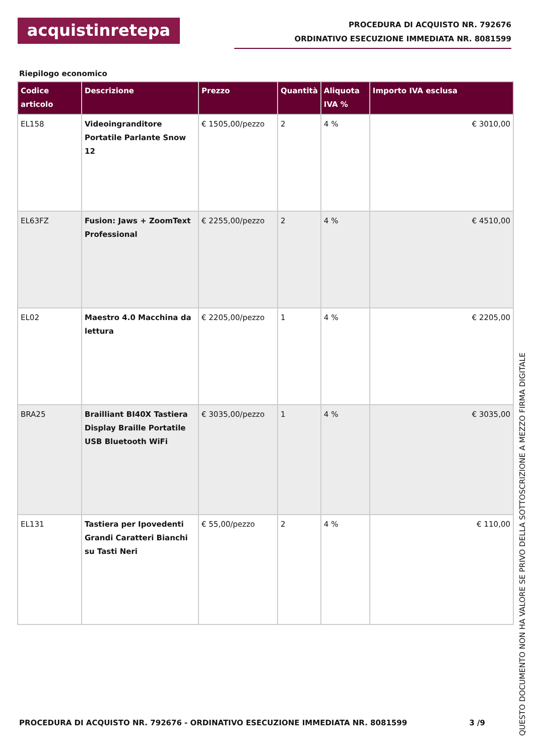acquistinretepa
PROCEDURA DI ACQUISTO NR. 792676
ORDINATIVO ESECUZIONE IMMEDIATA NR. 8081599
Riepilogo economico
| Codice articolo | Descrizione | Prezzo | Quantità | Aliquota IVA % | Importo IVA esclusa |
| --- | --- | --- | --- | --- | --- |
| EL158 | Videoingranditore Portatile Parlante Snow 12 | € 1505,00/pezzo | 2 | 4 % | € 3010,00 |
| EL63FZ | Fusion: Jaws + ZoomText Professional | € 2255,00/pezzo | 2 | 4 % | € 4510,00 |
| EL02 | Maestro 4.0 Macchina da lettura | € 2205,00/pezzo | 1 | 4 % | € 2205,00 |
| BRA25 | Brailliant BI40X Tastiera Display Braille Portatile USB Bluetooth WiFi | € 3035,00/pezzo | 1 | 4 % | € 3035,00 |
| EL131 | Tastiera per Ipovedenti Grandi Caratteri Bianchi su Tasti Neri | € 55,00/pezzo | 2 | 4 % | € 110,00 |
PROCEDURA DI ACQUISTO NR. 792676 - ORDINATIVO ESECUZIONE IMMEDIATA NR. 8081599 3 /9
QUESTO DOCUMENTO NON HA VALORE SE PRIVO DELLA SOTTOSCRIZIONE A MEZZO FIRMA DIGITALE